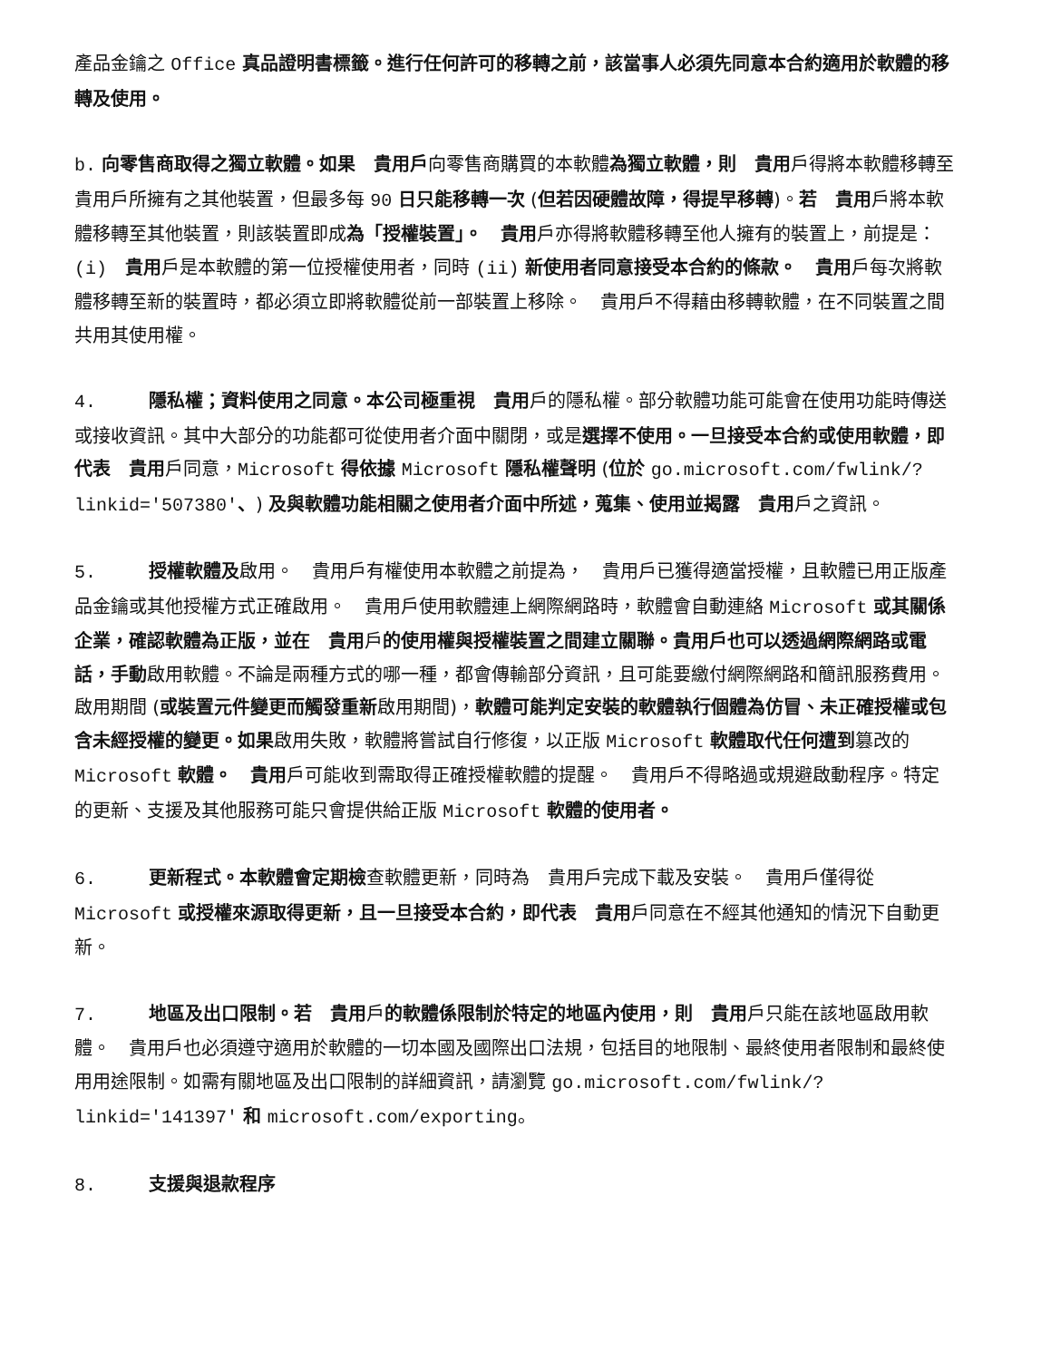產品金鑰之 Office 真品證明書標籤。進行任何許可的移轉之前，該當事人必須先同意本合約適用於軟體的移轉及使用。
b. 向零售商取得之獨立軟體。如果　貴用戶向零售商購買的本軟體為獨立軟體，則　貴用戶得將本軟體移轉至　貴用戶所擁有之其他裝置，但最多每 90 日只能移轉一次 (但若因硬體故障，得提早移轉)。若　貴用戶將本軟體移轉至其他裝置，則該裝置即成為「授權裝置」。　貴用戶亦得將軟體移轉至他人擁有的裝置上，前提是：(i)　貴用戶是本軟體的第一位授權使用者，同時 (ii) 新使用者同意接受本合約的條款。　貴用戶每次將軟體移轉至新的裝置時，都必須立即將軟體從前一部裝置上移除。　貴用戶不得藉由移轉軟體，在不同裝置之間共用其使用權。
4. 隱私權；資料使用之同意。本公司極重視　貴用戶的隱私權。部分軟體功能可能會在使用功能時傳送或接收資訊。其中大部分的功能都可從使用者介面中關閉，或是選擇不使用。一旦接受本合約或使用軟體，即代表　貴用戶同意，Microsoft 得依據 Microsoft 隱私權聲明 (位於 go.microsoft.com/fwlink/?linkid='507380'、) 及與軟體功能相關之使用者介面中所述，蒐集、使用並揭露　貴用戶之資訊。
5. 授權軟體及啟用。　貴用戶有權使用本軟體之前提為，　貴用戶已獲得適當授權，且軟體已用正版產品金鑰或其他授權方式正確啟用。　貴用戶使用軟體連上網際網路時，軟體會自動連絡 Microsoft 或其關係企業，確認軟體為正版，並在　貴用戶的使用權與授權裝置之間建立關聯。貴用戶也可以透過網際網路或電話，手動啟用軟體。不論是兩種方式的哪一種，都會傳輸部分資訊，且可能要繳付網際網路和簡訊服務費用。啟用期間 (或裝置元件變更而觸發重新啟用期間)，軟體可能判定安裝的軟體執行個體為仿冒、未正確授權或包含未經授權的變更。如果啟用失敗，軟體將嘗試自行修復，以正版 Microsoft 軟體取代任何遭到篡改的 Microsoft 軟體。　貴用戶可能收到需取得正確授權軟體的提醒。　貴用戶不得略過或規避啟動程序。特定的更新、支援及其他服務可能只會提供給正版 Microsoft 軟體的使用者。
6. 更新程式。本軟體會定期檢查軟體更新，同時為　貴用戶完成下載及安裝。　貴用戶僅得從 Microsoft 或授權來源取得更新，且一旦接受本合約，即代表　貴用戶同意在不經其他通知的情況下自動更新。
7. 地區及出口限制。若　貴用戶的軟體係限制於特定的地區內使用，則　貴用戶只能在該地區啟用軟體。　貴用戶也必須遵守適用於軟體的一切本國及國際出口法規，包括目的地限制、最終使用者限制和最終使用用途限制。如需有關地區及出口限制的詳細資訊，請瀏覽 go.microsoft.com/fwlink/?linkid='141397' 和 microsoft.com/exporting。
8. 支援與退款程序